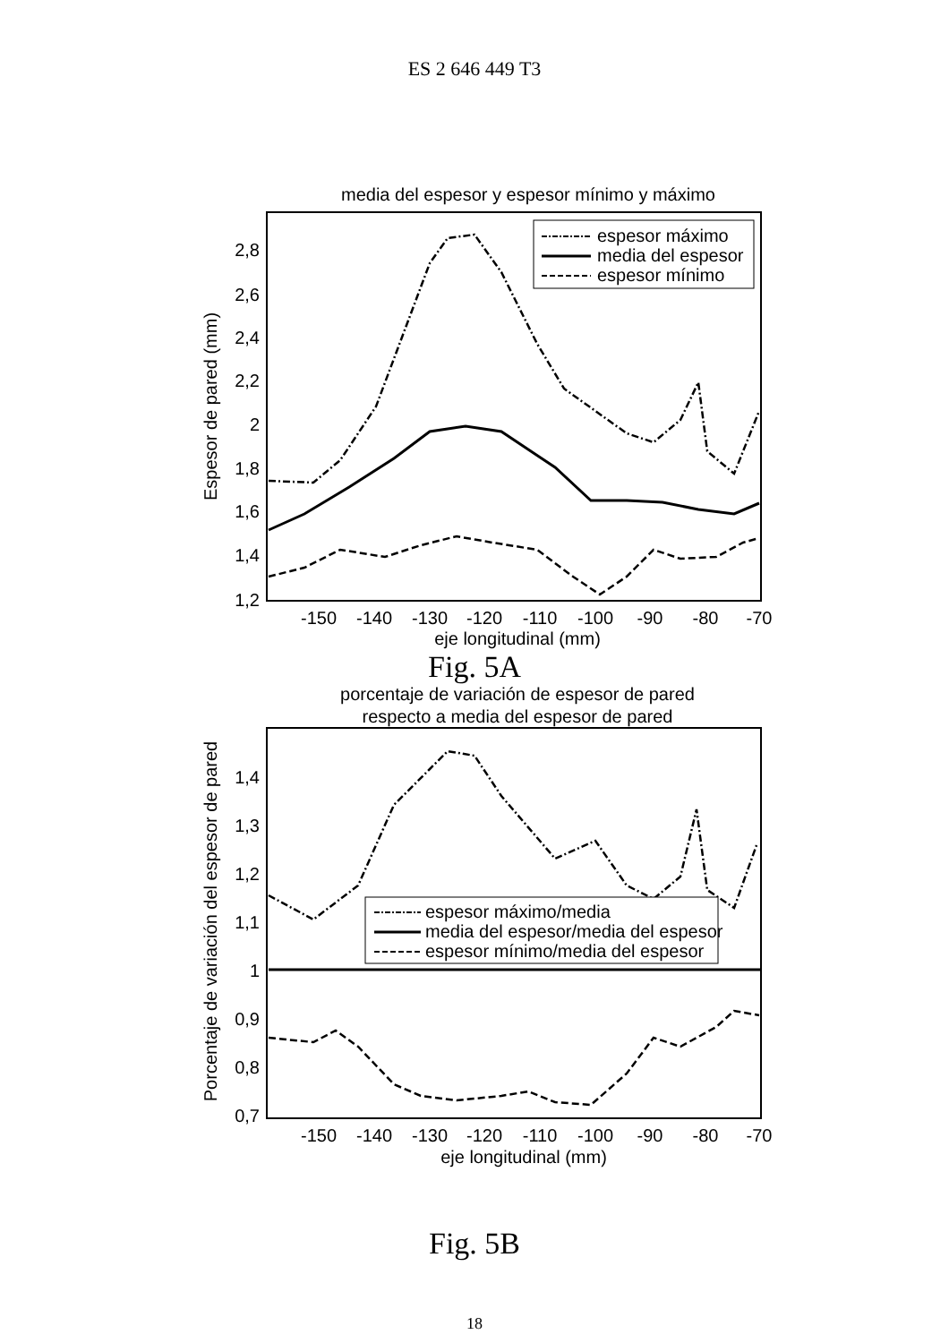ES 2 646 449 T3
media del espesor y espesor mínimo y máximo
2,8
2,6
2,4
2,2
2
1,8
1,6
1,4
1,2
Espesor de pared (mm)
-150
-140
-130
-120
-110
-100
-90
-80
-70
eje longitudinal (mm)
espesor máximo
media del espesor
espesor mínimo
Fig. 5A
porcentaje de variación de espesor de pared
respecto a media del espesor de pared
1,4
1,3
1,2
1,1
1
0,9
0,8
0,7
Porcentaje de variación del espesor de pared
-150
-140
-130
-120
-110
-100
-90
-80
-70
eje longitudinal (mm)
espesor máximo/media
media del espesor/media del espesor
espesor mínimo/media del espesor
Fig. 5B
18